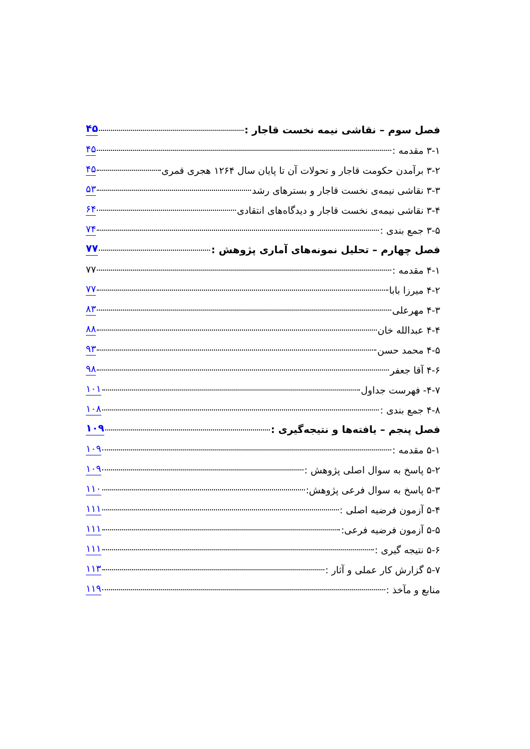فصل سوم – نقاشی نیمه نخست قاجار : ۴۵
۳-۱ مقدمه : ۴۵
۳-۲ برآمدن حکومت قاجار و تحولات آن تا پایان سال ۱۲۶۴ هجری قمری ۴۵
۳-۳ نقاشی نیمه‌ی نخست قاجار و بسترهای رشد ۵۳
۳-۴ نقاشی نیمه‌ی نخست قاجار و دیدگاه‌های انتقادی ۶۴
۳-۵ جمع بندی : ۷۴
فصل چهارم – تحلیل نمونه‌های آماری پژوهش : ۷۷
۴-۱ مقدمه : ۷۷
۴-۲ میرزا بابا ۷۷
۴-۳ مهرعلی ۸۳
۴-۴ عبدالله خان ۸۸
۴-۵ محمد حسن ۹۳
۴-۶ آقا جعفر ۹۸
۴-۷- فهرست جداول ۱۰۱
۴-۸ جمع بندی : ۱۰۸
فصل پنجم – یافته‌ها و نتیجه‌گیری : ۱۰۹
۵-۱ مقدمه : ۱۰۹
۵-۲ پاسخ به سوال اصلی پژوهش : ۱۰۹
۵-۳ پاسخ به سوال فرعی پژوهش: ۱۱۰
۵-۴ آزمون فرضیه اصلی : ۱۱۱
۵-۵ آزمون فرضیه فرعی: ۱۱۱
۵-۶ نتیجه گیری : ۱۱۱
۵-۷ گزارش کار عملی و آثار : ۱۱۳
منابع و مآخذ : ۱۱۹